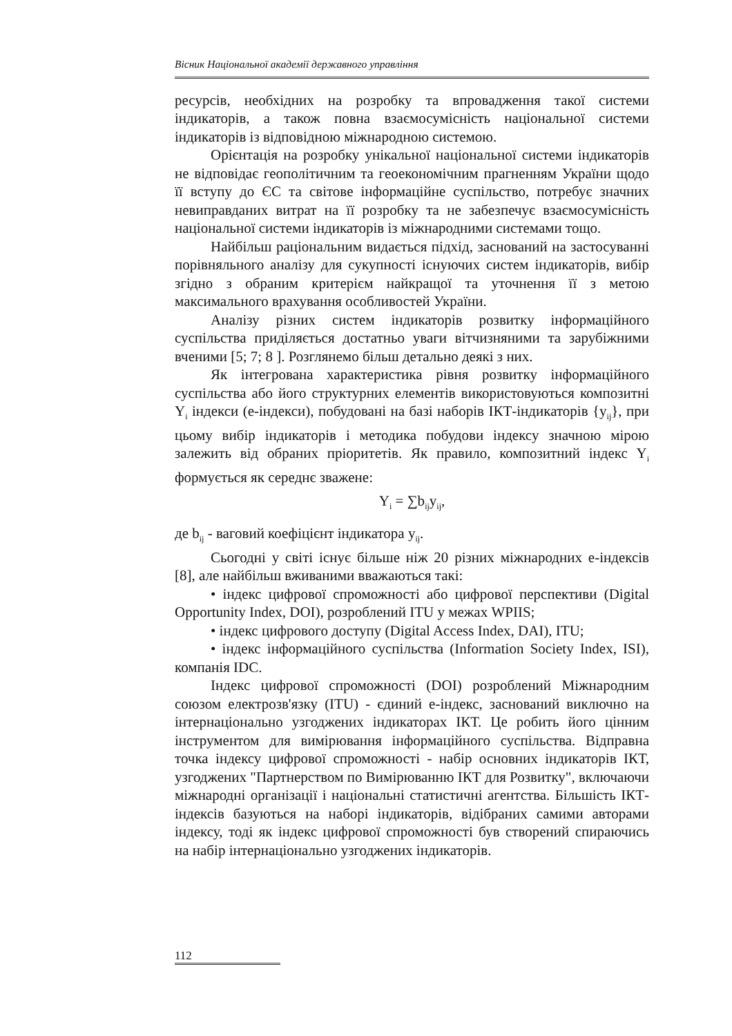Вісник Національної академії державного управління
ресурсів, необхідних на розробку та впровадження такої системи індикаторів, а також повна взаємосумісність національної системи індикаторів із відповідною міжнародною системою.
Орієнтація на розробку унікальної національної системи індикаторів не відповідає геополітичним та геоекономічним прагненням України щодо її вступу до ЄС та світове інформаційне суспільство, потребує значних невиправданих витрат на її розробку та не забезпечує взаємосумісність національної системи індикаторів із міжнародними системами тощо.
Найбільш раціональним видається підхід, заснований на застосуванні порівняльного аналізу для сукупності існуючих систем індикаторів, вибір згідно з обраним критерієм найкращої та уточнення її з метою максимального врахування особливостей України.
Аналізу різних систем індикаторів розвитку інформаційного суспільства приділяється достатньо уваги вітчизняними та зарубіжними вченими [5; 7; 8 ]. Розглянемо більш детально деякі з них.
Як інтегрована характеристика рівня розвитку інформаційного суспільства або його структурних елементів використовуються композитні Y<sub>i</sub> індекси (е-індекси), побудовані на базі наборів ІКТ-індикаторів {y<sub>ij</sub>}, при цьому вибір індикаторів і методика побудови індексу значною мірою залежить від обраних пріоритетів. Як правило, композитний індекс Y<sub>i</sub> формується як середнє зважене:
Y<sub>i</sub> = ∑b<sub>ij</sub>y<sub>ij</sub>,
де b<sub>ij</sub> - ваговий коефіцієнт індикатора y<sub>ij</sub>.
Сьогодні у світі існує більше ніж 20 різних міжнародних е-індексів [8], але найбільш вживаними вважаються такі:
• індекс цифрової спроможності або цифрової перспективи (Digital Opportunity Index, DOI), розроблений ITU у межах WPIIS;
• індекс цифрового доступу (Digital Access Index, DAI), ITU;
• індекс інформаційного суспільства (Information Society Index, ISI), компанія IDC.
Індекс цифрової спроможності (DOI) розроблений Міжнародним союзом електрозв'язку (ITU) - єдиний е-індекс, заснований виключно на інтернаціонально узгоджених індикаторах ІКТ. Це робить його цінним інструментом для вимірювання інформаційного суспільства. Відправна точка індексу цифрової спроможності - набір основних індикаторів ІКТ, узгоджених "Партнерством по Вимірюванню ІКТ для Розвитку", включаючи міжнародні організації і національні статистичні агентства. Більшість ІКТ-індексів базуються на наборі індикаторів, відібраних самими авторами індексу, тоді як індекс цифрової спроможності був створений спираючись на набір інтернаціонально узгоджених індикаторів.
112